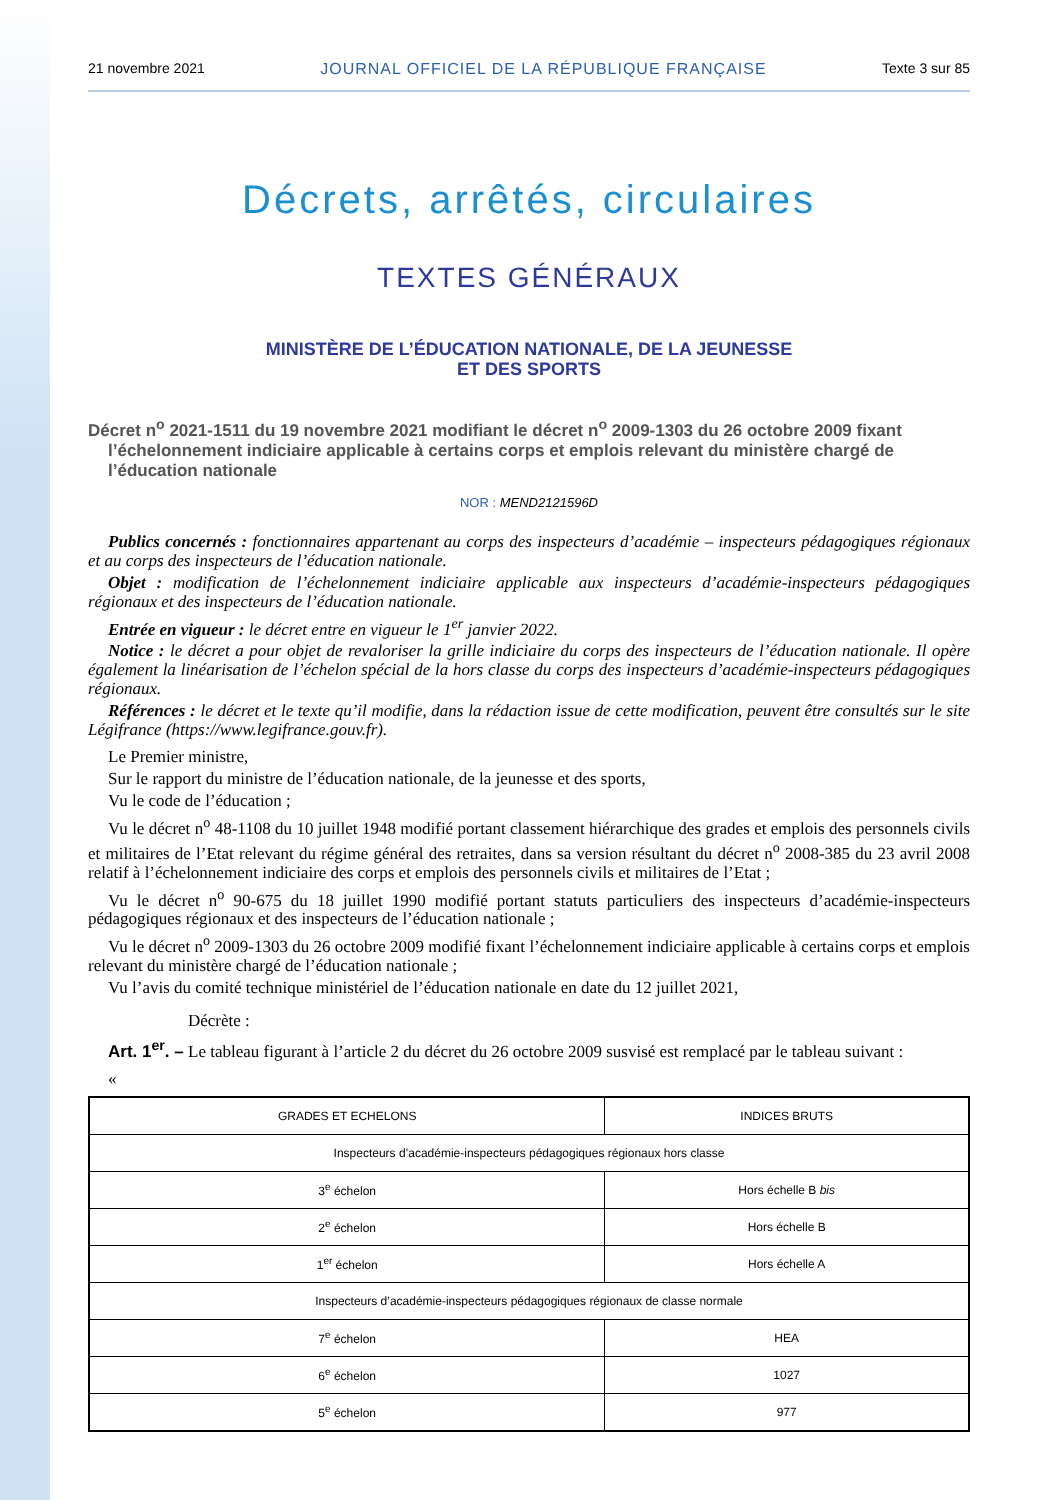21 novembre 2021 JOURNAL OFFICIEL DE LA RÉPUBLIQUE FRANÇAISE Texte 3 sur 85
Décrets, arrêtés, circulaires
TEXTES GÉNÉRAUX
MINISTÈRE DE L’ÉDUCATION NATIONALE, DE LA JEUNESSE
ET DES SPORTS
Décret n<sup>o</sup> 2021-1511 du 19 novembre 2021 modifiant le décret n<sup>o</sup> 2009-1303 du 26 octobre 2009 fixant l’échelonnement indiciaire applicable à certains corps et emplois relevant du ministère chargé de l’éducation nationale
NOR : MEND2121596D
Publics concernés : fonctionnaires appartenant au corps des inspecteurs d’académie – inspecteurs pédagogiques régionaux et au corps des inspecteurs de l’éducation nationale.
Objet : modification de l’échelonnement indiciaire applicable aux inspecteurs d’académie-inspecteurs pédagogiques régionaux et des inspecteurs de l’éducation nationale.
Entrée en vigueur : le décret entre en vigueur le 1<sup>er</sup> janvier 2022.
Notice : le décret a pour objet de revaloriser la grille indiciaire du corps des inspecteurs de l’éducation nationale. Il opère également la linéarisation de l’échelon spécial de la hors classe du corps des inspecteurs d’académie-inspecteurs pédagogiques régionaux.
Références : le décret et le texte qu’il modifie, dans la rédaction issue de cette modification, peuvent être consultés sur le site Légifrance (https://www.legifrance.gouv.fr).
Le Premier ministre,
Sur le rapport du ministre de l’éducation nationale, de la jeunesse et des sports,
Vu le code de l’éducation ;
Vu le décret n<sup>o</sup> 48-1108 du 10 juillet 1948 modifié portant classement hiérarchique des grades et emplois des personnels civils et militaires de l’Etat relevant du régime général des retraites, dans sa version résultant du décret n<sup>o</sup> 2008-385 du 23 avril 2008 relatif à l’échelonnement indiciaire des corps et emplois des personnels civils et militaires de l’Etat ;
Vu le décret n<sup>o</sup> 90-675 du 18 juillet 1990 modifié portant statuts particuliers des inspecteurs d’académie-inspecteurs pédagogiques régionaux et des inspecteurs de l’éducation nationale ;
Vu le décret n<sup>o</sup> 2009-1303 du 26 octobre 2009 modifié fixant l’échelonnement indiciaire applicable à certains corps et emplois relevant du ministère chargé de l’éducation nationale ;
Vu l’avis du comité technique ministériel de l’éducation nationale en date du 12 juillet 2021,
Décrète :
Art. 1<sup>er</sup>. – Le tableau figurant à l’article 2 du décret du 26 octobre 2009 susvisé est remplacé par le tableau suivant :
«
| GRADES ET ECHELONS | INDICES BRUTS |
| --- | --- |
| Inspecteurs d’académie-inspecteurs pédagogiques régionaux hors classe | |
| 3<sup>e</sup> échelon | Hors échelle B bis |
| 2<sup>e</sup> échelon | Hors échelle B |
| 1<sup>er</sup> échelon | Hors échelle A |
| Inspecteurs d’académie-inspecteurs pédagogiques régionaux de classe normale | |
| 7<sup>e</sup> échelon | HEA |
| 6<sup>e</sup> échelon | 1027 |
| 5<sup>e</sup> échelon | 977 |